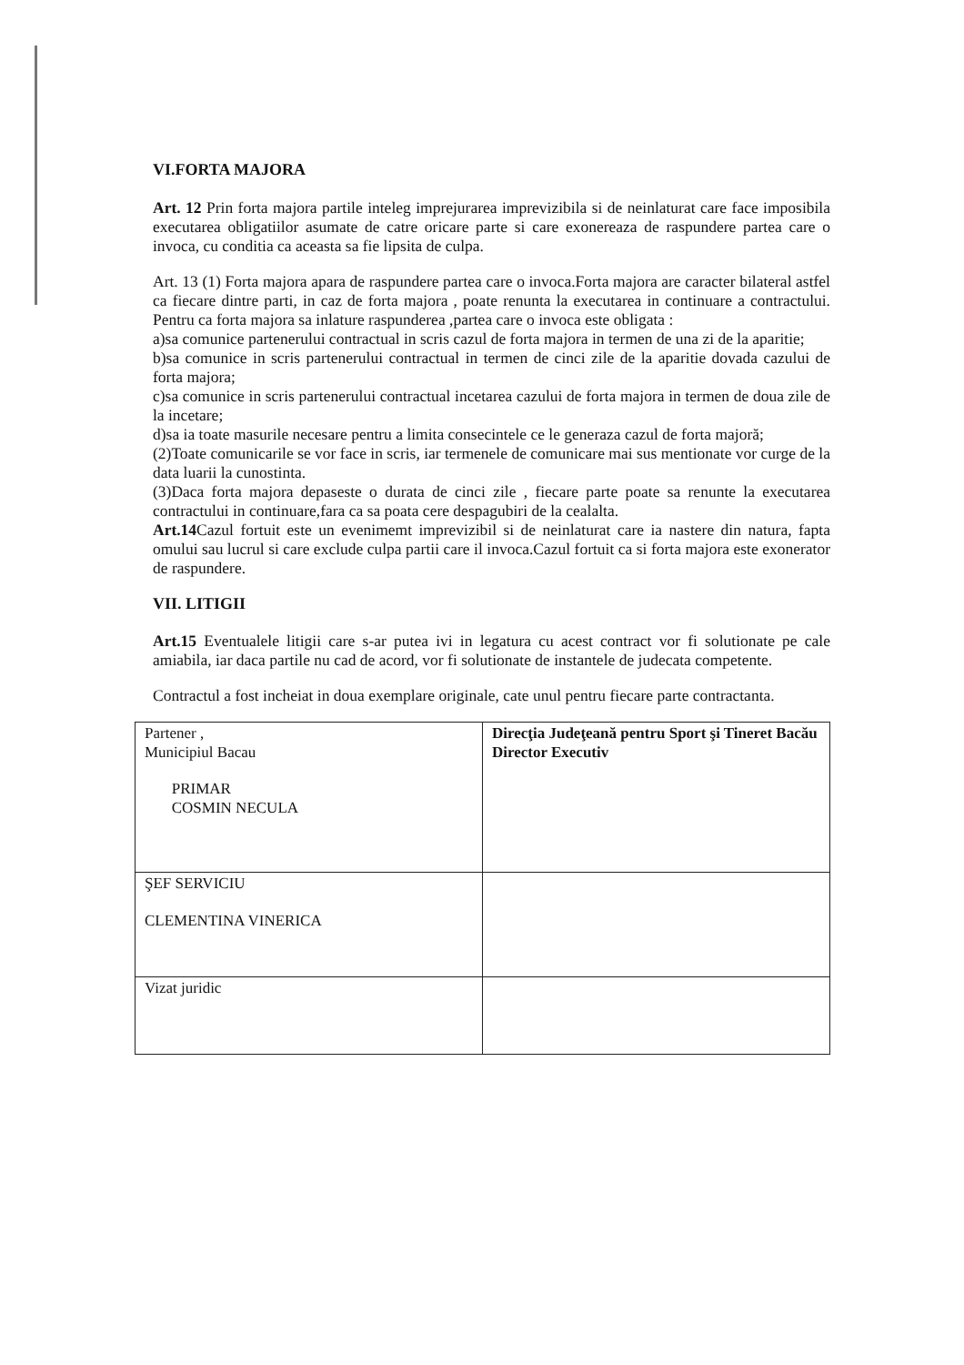VI.FORTA MAJORA
Art. 12 Prin forta majora partile inteleg imprejurarea imprevizibila si de neinlaturat care face imposibila executarea obligatiilor asumate de catre oricare parte si care exonereaza de raspundere partea care o invoca, cu conditia ca aceasta sa fie lipsita de culpa.
Art. 13 (1) Forta majora apara de raspundere partea care o invoca.Forta majora are caracter bilateral astfel ca fiecare dintre parti, in caz de forta majora , poate renunta la executarea in continuare a contractului. Pentru ca forta majora sa inlature raspunderea ,partea care o invoca este obligata :
a)sa comunice partenerului contractual in scris cazul de forta majora in termen de una zi de la aparitie;
b)sa comunice in scris partenerului contractual in termen de cinci zile de la aparitie dovada cazului de forta majora;
c)sa comunice in scris partenerului contractual incetarea cazului de forta majora in termen de doua zile de la incetare;
d)sa ia toate masurile necesare pentru a limita consecintele ce le generaza cazul de forta majoră;
(2)Toate comunicarile se vor face in scris, iar termenele de comunicare mai sus mentionate vor curge de la data luarii la cunostinta.
(3)Daca forta majora depaseste o durata de cinci zile , fiecare parte poate sa renunte la executarea contractului in continuare,fara ca sa poata cere despagubiri de la cealalta.
Art.14 Cazul fortuit este un evenimemt imprevizibil si de neinlaturat care ia nastere din natura, fapta omului sau lucrul si care exclude culpa partii care il invoca.Cazul fortuit ca si forta majora este exonerator de raspundere.
VII. LITIGII
Art.15 Eventualele litigii care s-ar putea ivi in legatura cu acest contract vor fi solutionate pe cale amiabila, iar daca partile nu cad de acord, vor fi solutionate de instantele de judecata competente.
Contractul a fost incheiat in doua exemplare originale, cate unul pentru fiecare parte contractanta.
| Partener , Municipiul Bacau PRIMAR COSMIN NECULA | Direcţia Judeţeană pentru Sport şi Tineret Bacău Director Executiv |
| ŞEF SERVICIU CLEMENTINA VINERICA | |
| Vizat juridic | |